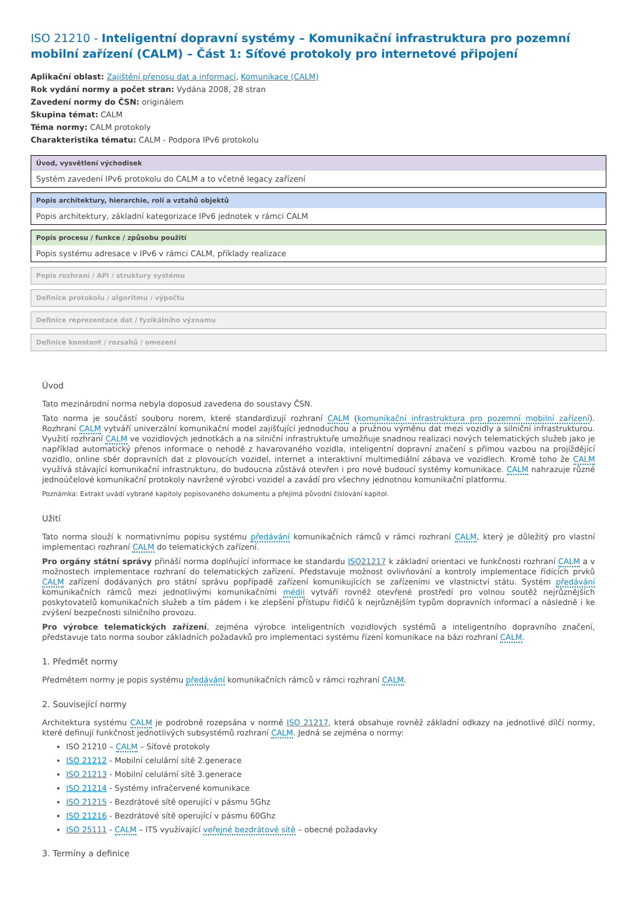ISO 21210 - Inteligentní dopravní systémy – Komunikační infrastruktura pro pozemní mobilní zařízení (CALM) – Část 1: Síťové protokoly pro internetové připojení
Aplikační oblast: Zajištění přenosu dat a informací, Komunikace (CALM)
Rok vydání normy a počet stran: Vydána 2008, 28 stran
Zavedení normy do ČSN: originálem
Skupina témat: CALM
Téma normy: CALM protokoly
Charakteristika tématu: CALM - Podpora IPv6 protokolu
Úvod, vysvětlení východisek
Systém zavedení IPv6 protokolu do CALM a to včetně legacy zařízení
Popis architektury, hierarchie, rolí a vztahů objektů
Popis architektury, základní kategorizace IPv6 jednotek v rámci CALM
Popis procesu / funkce / způsobu použití
Popis systému adresace v IPv6 v rámci CALM, příklady realizace
Popis rozhraní / API / struktury systému
Definice protokolu / algoritmu / výpočtu
Definice reprezentace dat / fyzikálního významu
Definice konstant / rozsahů / omezení
Úvod
Tato mezinárodní norma nebyla doposud zavedena do soustavy ČSN.
Tato norma je součástí souboru norem, které standardizují rozhraní CALM (komunikační infrastruktura pro pozemní mobilní zařízení). Rozhraní CALM vytváří univerzální komunikační model zajišťující jednoduchou a pružnou výměnu dat mezi vozidly a silniční infrastrukturou. Využití rozhraní CALM ve vozidlových jednotkách a na silniční infrastruktuře umožňuje snadnou realizaci nových telematických služeb jako je například automatický přenos informace o nehodě z havarovaného vozidla, inteligentní dopravní značení s přímou vazbou na projíždějící vozidlo, online sběr dopravních dat z plovoucích vozidel, internet a interaktivní multimediální zábava ve vozidlech. Kromě toho že CALM využívá stávající komunikační infrastrukturu, do budoucna zůstává otevřen i pro nové budoucí systémy komunikace. CALM nahrazuje různé jednoúčelové komunikační protokoly navržené výrobci vozidel a zavádí pro všechny jednotnou komunikační platformu.
Poznámka: Extrakt uvádí vybrané kapitoly popisovaného dokumentu a přejímá původní číslování kapitol.
Užití
Tato norma slouží k normativnímu popisu systému předávání komunikačních rámců v rámci rozhraní CALM, který je důležitý pro vlastní implementaci rozhraní CALM do telematických zařízení.
Pro orgány státní správy přináší norma doplňující informace ke standardu ISO21217 k základní orientaci ve funkčnosti rozhraní CALM a v možnostech implementace rozhraní do telematických zařízení. Představuje možnost ovlivňování a kontroly implementace řídících prvků CALM zařízení dodávaných pro státní správu popřípadě zařízení komunikujících se zařízeními ve vlastnictví státu. Systém předávání komunikačních rámců mezi jednotlivými komunikačními médii vytváří rovněž otevřené prostředí pro volnou soutěž nejrůznějších poskytovatelů komunikačních služeb a tím pádem i ke zlepšení přístupu řidičů k nejrůznějším typům dopravních informací a následně i ke zvýšení bezpečnosti silničního provozu.
Pro výrobce telematických zařízení, zejména výrobce inteligentních vozidlových systémů a inteligentního dopravního značení, představuje tato norma soubor základních požadavků pro implementaci systému řízení komunikace na bázi rozhraní CALM.
1. Předmět normy
Předmětem normy je popis systému předávání komunikačních rámců v rámci rozhraní CALM.
2. Související normy
Architektura systému CALM je podrobně rozepsána v normě ISO 21217, která obsahuje rovněž základní odkazy na jednotlivé dílčí normy, které definují funkčnost jednotlivých subsystémů rozhraní CALM. Jedná se zejména o normy:
ISO 21210 – CALM – Síťové protokoly
ISO 21212 - Mobilní celulární sítě 2.generace
ISO 21213 - Mobilní celulární sítě 3.generace
ISO 21214 - Systémy infračervené komunikace
ISO 21215 - Bezdrátové sítě operující v pásmu 5Ghz
ISO 21216 - Bezdrátové sítě operující v pásmu 60Ghz
ISO 25111 - CALM – ITS využívající veřejné bezdrátové sítě – obecné požadavky
3. Termíny a definice